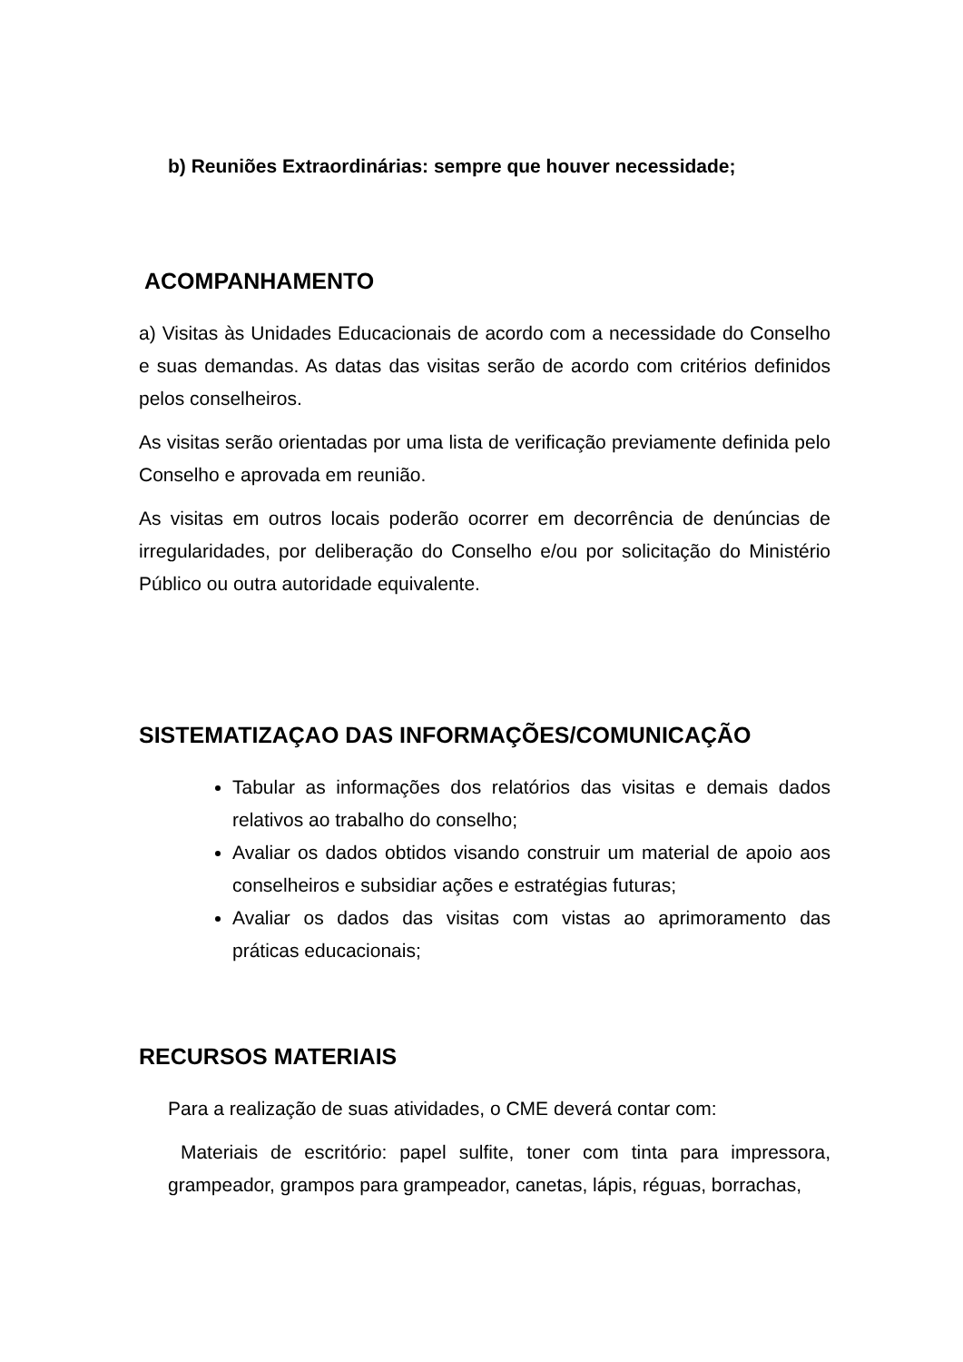b) Reuniões Extraordinárias: sempre que houver necessidade;
ACOMPANHAMENTO
a) Visitas às Unidades Educacionais de acordo com a necessidade do Conselho e suas demandas. As datas das visitas serão de acordo com critérios definidos pelos conselheiros.
As visitas serão orientadas por uma lista de verificação previamente definida pelo Conselho e aprovada em reunião.
As visitas em outros locais poderão ocorrer em decorrência de denúncias de irregularidades, por deliberação do Conselho e/ou por solicitação do Ministério Público ou outra autoridade equivalente.
SISTEMATIZAÇAO DAS INFORMAÇÕES/COMUNICAÇÃO
Tabular as informações dos relatórios das visitas e demais dados relativos ao trabalho do conselho;
Avaliar os dados obtidos visando construir um material de apoio aos conselheiros e subsidiar ações e estratégias futuras;
Avaliar os dados das visitas com vistas ao aprimoramento das práticas educacionais;
RECURSOS MATERIAIS
Para a realização de suas atividades, o CME deverá contar com:
Materiais de escritório: papel sulfite, toner com tinta para impressora, grampeador, grampos para grampeador, canetas, lápis, réguas, borrachas,